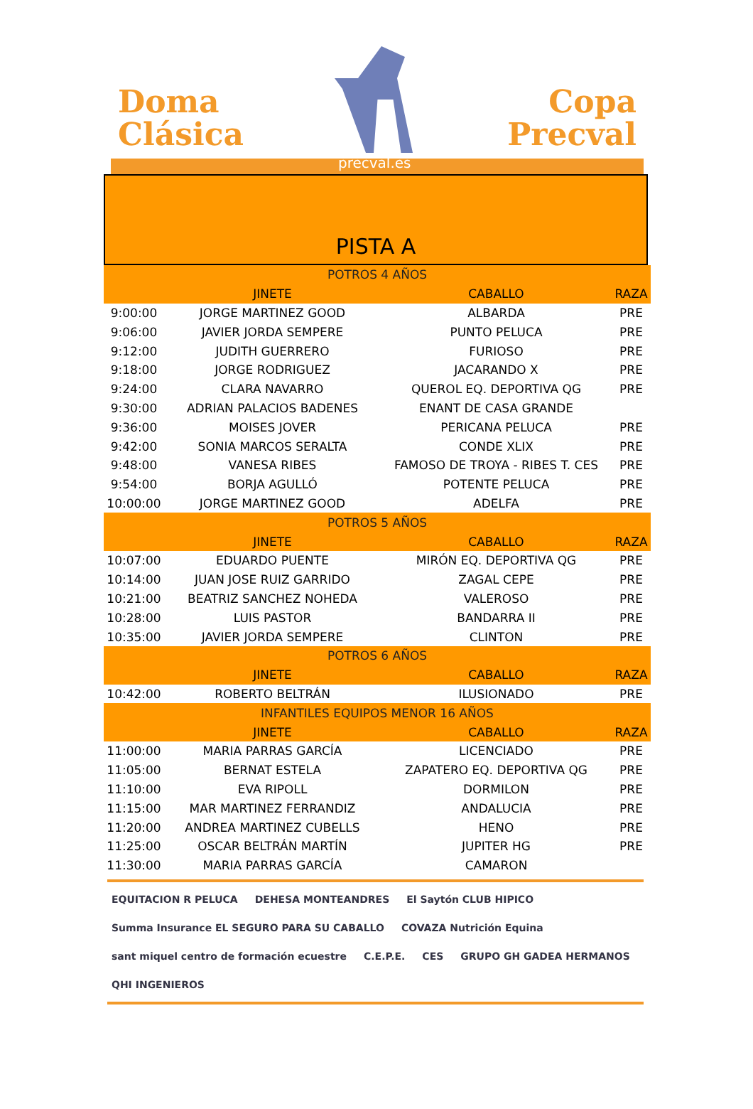Doma
Clásica
Copa
Precval
precval.es
PISTA A
| POTROS 4 AÑOS | | | |
| | JINETE | CABALLO | RAZA |
| 9:00:00 | JORGE MARTINEZ GOOD | ALBARDA | PRE |
| 9:06:00 | JAVIER JORDA SEMPERE | PUNTO PELUCA | PRE |
| 9:12:00 | JUDITH GUERRERO | FURIOSO | PRE |
| 9:18:00 | JORGE RODRIGUEZ | JACARANDO X | PRE |
| 9:24:00 | CLARA NAVARRO | QUEROL EQ. DEPORTIVA QG | PRE |
| 9:30:00 | ADRIAN PALACIOS BADENES | ENANT DE CASA GRANDE | |
| 9:36:00 | MOISES JOVER | PERICANA PELUCA | PRE |
| 9:42:00 | SONIA MARCOS SERALTA | CONDE XLIX | PRE |
| 9:48:00 | VANESA RIBES | FAMOSO DE TROYA - RIBES T. CES | PRE |
| 9:54:00 | BORJA AGULLÓ | POTENTE PELUCA | PRE |
| 10:00:00 | JORGE MARTINEZ GOOD | ADELFA | PRE |
| POTROS 5 AÑOS | | | |
| | JINETE | CABALLO | RAZA |
| 10:07:00 | EDUARDO PUENTE | MIRÓN EQ. DEPORTIVA QG | PRE |
| 10:14:00 | JUAN JOSE RUIZ GARRIDO | ZAGAL CEPE | PRE |
| 10:21:00 | BEATRIZ SANCHEZ NOHEDA | VALEROSO | PRE |
| 10:28:00 | LUIS PASTOR | BANDARRA II | PRE |
| 10:35:00 | JAVIER JORDA SEMPERE | CLINTON | PRE |
| POTROS 6 AÑOS | | | |
| | JINETE | CABALLO | RAZA |
| 10:42:00 | ROBERTO BELTRÁN | ILUSIONADO | PRE |
| INFANTILES EQUIPOS MENOR 16 AÑOS | | | |
| | JINETE | CABALLO | RAZA |
| 11:00:00 | MARIA PARRAS GARCÍA | LICENCIADO | PRE |
| 11:05:00 | BERNAT ESTELA | ZAPATERO EQ. DEPORTIVA QG | PRE |
| 11:10:00 | EVA RIPOLL | DORMILON | PRE |
| 11:15:00 | MAR MARTINEZ FERRANDIZ | ANDALUCIA | PRE |
| 11:20:00 | ANDREA MARTINEZ CUBELLS | HENO | PRE |
| 11:25:00 | OSCAR BELTRÁN MARTÍN | JUPITER HG | PRE |
| 11:30:00 | MARIA PARRAS GARCÍA | CAMARON | |
EQUITACION R PELUCA DEHESA MONTEANDRES El Saytón CLUB HIPICO Summa Insurance EL SEGURO PARA SU CABALLO COVAZA Nutrición Equina sant miquel centro de formación ecuestre C.E.P.E. CES GRUPO GH GADEA HERMANOS QHI INGENIEROS